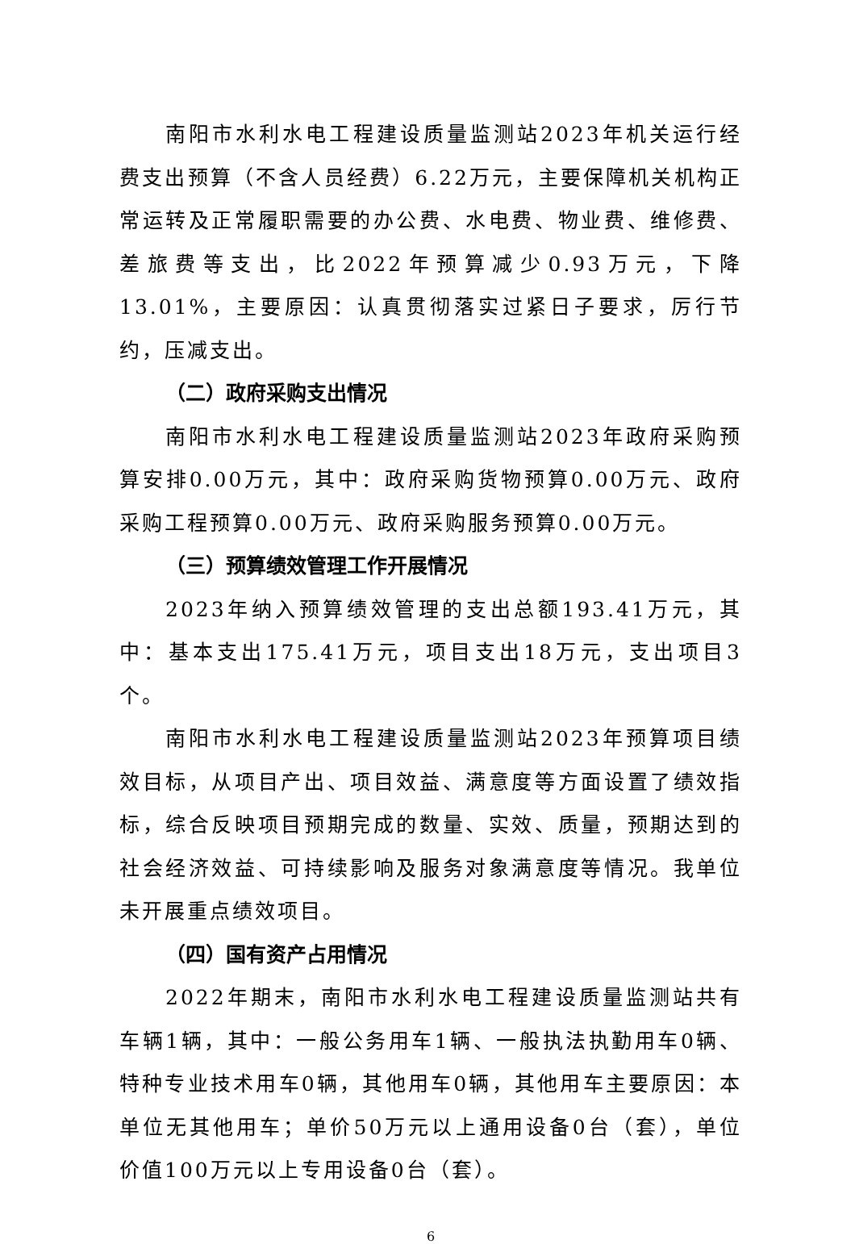南阳市水利水电工程建设质量监测站2023年机关运行经费支出预算（不含人员经费）6.22万元，主要保障机关机构正常运转及正常履职需要的办公费、水电费、物业费、维修费、差旅费等支出，比2022年预算减少0.93万元，下降13.01%，主要原因：认真贯彻落实过紧日子要求，厉行节约，压减支出。
（二）政府采购支出情况
南阳市水利水电工程建设质量监测站2023年政府采购预算安排0.00万元，其中：政府采购货物预算0.00万元、政府采购工程预算0.00万元、政府采购服务预算0.00万元。
（三）预算绩效管理工作开展情况
2023年纳入预算绩效管理的支出总额193.41万元，其中：基本支出175.41万元，项目支出18万元，支出项目3个。
南阳市水利水电工程建设质量监测站2023年预算项目绩效目标，从项目产出、项目效益、满意度等方面设置了绩效指标，综合反映项目预期完成的数量、实效、质量，预期达到的社会经济效益、可持续影响及服务对象满意度等情况。我单位未开展重点绩效项目。
（四）国有资产占用情况
2022年期末，南阳市水利水电工程建设质量监测站共有车辆1辆，其中：一般公务用车1辆、一般执法执勤用车0辆、特种专业技术用车0辆，其他用车0辆，其他用车主要原因：本单位无其他用车；单价50万元以上通用设备0台（套），单位价值100万元以上专用设备0台（套）。
6